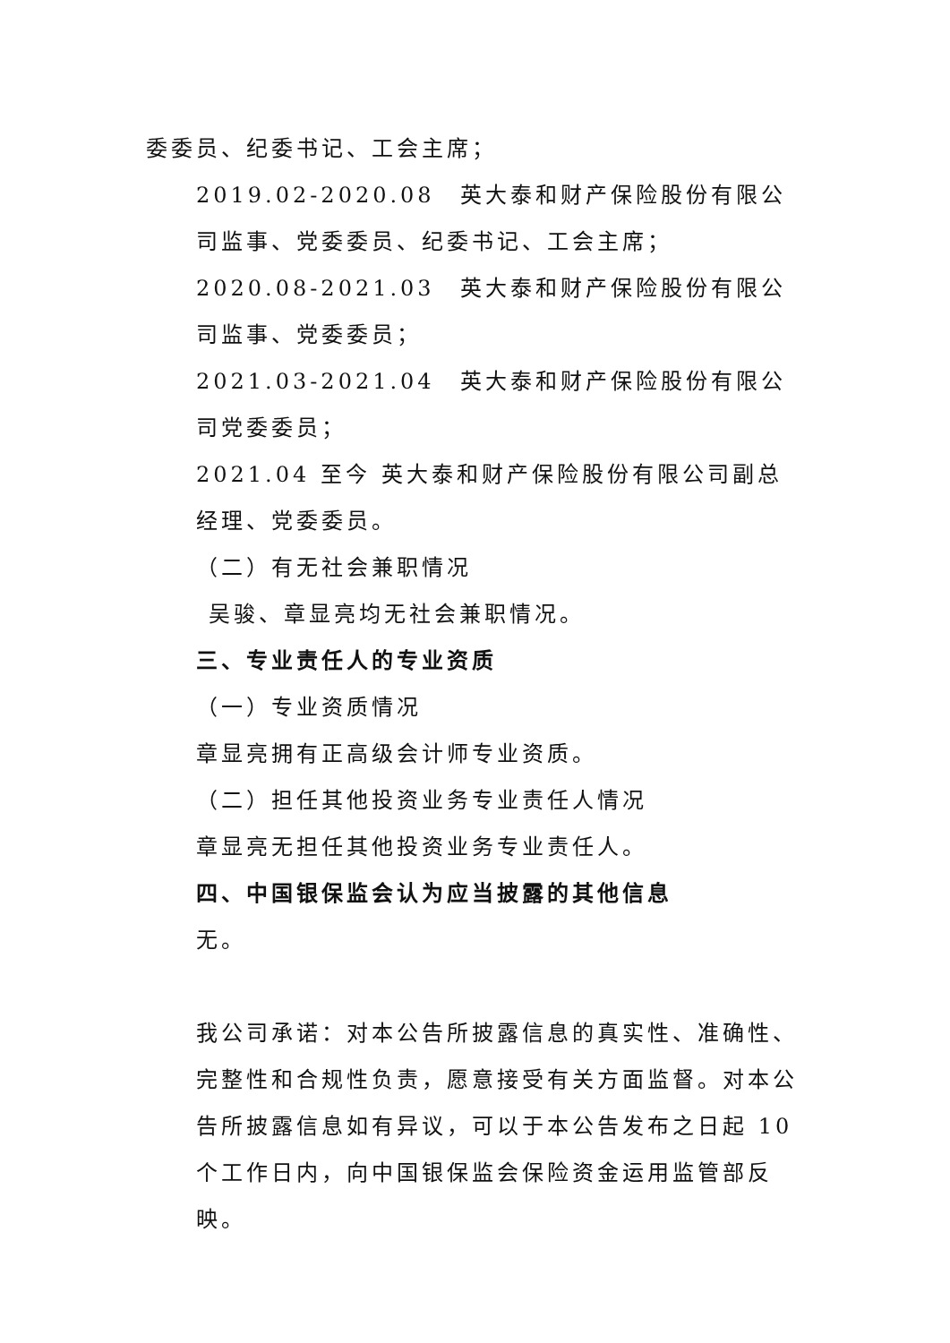委委员、纪委书记、工会主席；
2019.02-2020.08　英大泰和财产保险股份有限公司监事、党委委员、纪委书记、工会主席；
2020.08-2021.03　英大泰和财产保险股份有限公司监事、党委委员；
2021.03-2021.04　英大泰和财产保险股份有限公司党委委员；
2021.04 至今 英大泰和财产保险股份有限公司副总经理、党委委员。
（二）有无社会兼职情况
吴骏、章显亮均无社会兼职情况。
三、专业责任人的专业资质
（一）专业资质情况
章显亮拥有正高级会计师专业资质。
（二）担任其他投资业务专业责任人情况
章显亮无担任其他投资业务专业责任人。
四、中国银保监会认为应当披露的其他信息
无。
我公司承诺：对本公告所披露信息的真实性、准确性、完整性和合规性负责，愿意接受有关方面监督。对本公告所披露信息如有异议，可以于本公告发布之日起 10 个工作日内，向中国银保监会保险资金运用监管部反映。